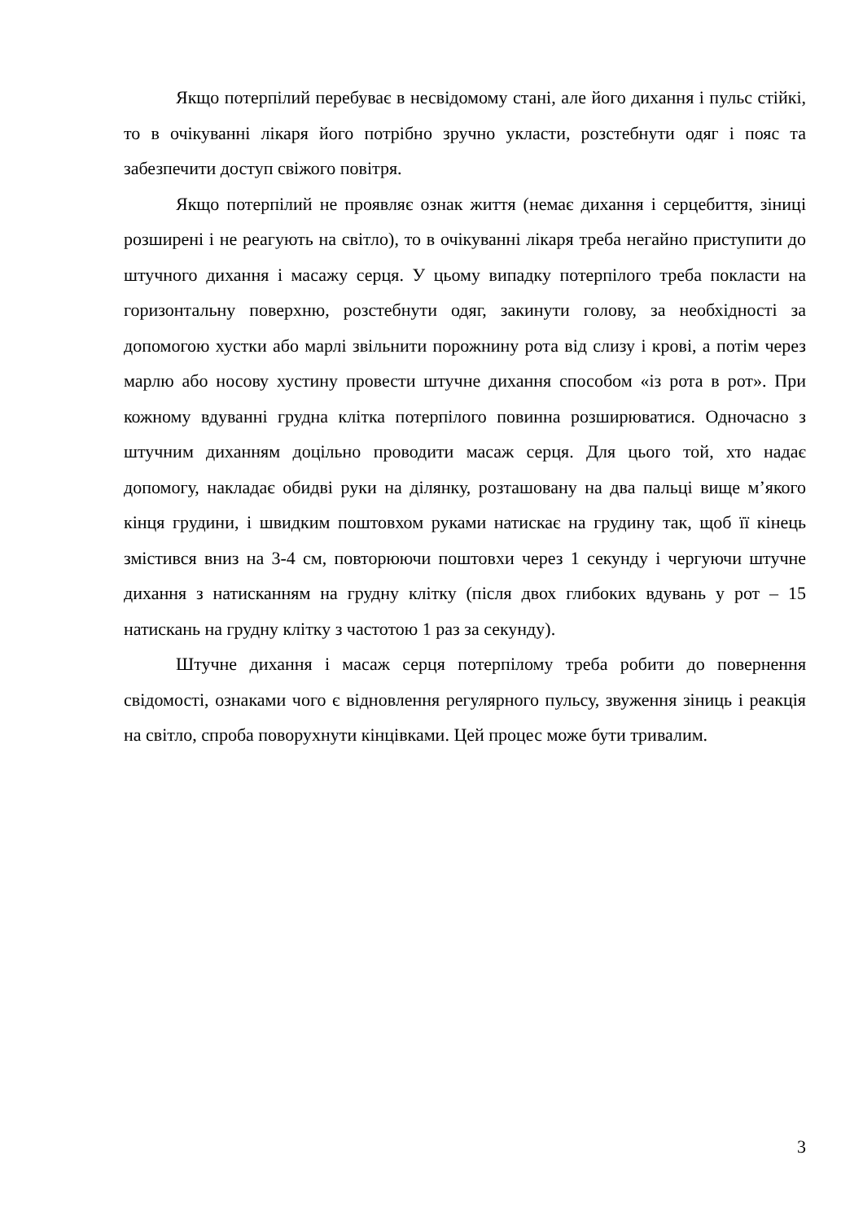Якщо потерпілий перебуває в несвідомому стані, але його дихання і пульс стійкі, то в очікуванні лікаря його потрібно зручно укласти, розстебнути одяг і пояс та забезпечити доступ свіжого повітря.
Якщо потерпілий не проявляє ознак життя (немає дихання і серцебиття, зіниці розширені і не реагують на світло), то в очікуванні лікаря треба негайно приступити до штучного дихання і масажу серця. У цьому випадку потерпілого треба покласти на горизонтальну поверхню, розстебнути одяг, закинути голову, за необхідності за допомогою хустки або марлі звільнити порожнину рота від слизу і крові, а потім через марлю або носову хустину провести штучне дихання способом «із рота в рот». При кожному вдуванні грудна клітка потерпілого повинна розширюватися. Одночасно з штучним диханням доцільно проводити масаж серця. Для цього той, хто надає допомогу, накладає обидві руки на ділянку, розташовану на два пальці вище м’якого кінця грудини, і швидким поштовхом руками натискає на грудину так, щоб її кінець змістився вниз на 3-4 см, повторюючи поштовхи через 1 секунду і чергуючи штучне дихання з натисканням на грудну клітку (після двох глибоких вдувань у рот – 15 натискань на грудну клітку з частотою 1 раз за секунду).
Штучне дихання і масаж серця потерпілому треба робити до повернення свідомості, ознаками чого є відновлення регулярного пульсу, звуження зіниць і реакція на світло, спроба поворухнути кінцівками. Цей процес може бути тривалим.
3